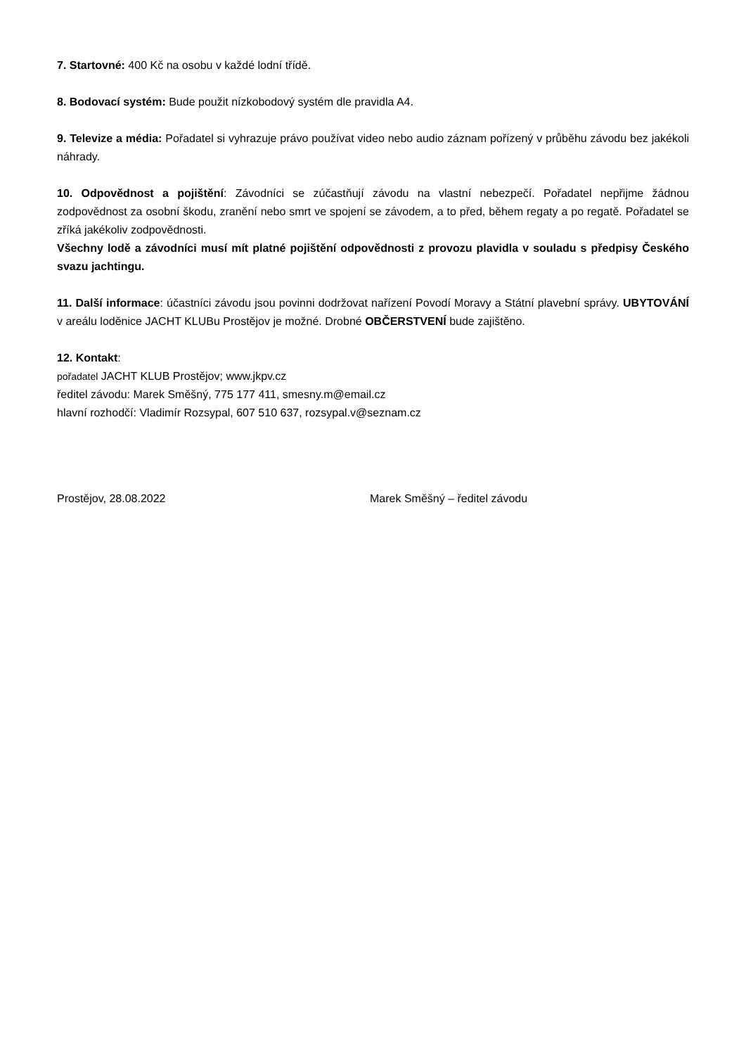7. Startovné: 400 Kč na osobu v každé lodní třídě.
8. Bodovací systém: Bude použit nízkobodový systém dle pravidla A4.
9. Televize a média: Pořadatel si vyhrazuje právo používat video nebo audio záznam pořízený v průběhu závodu bez jakékoli náhrady.
10. Odpovědnost a pojištění: Závodníci se zúčastňují závodu na vlastní nebezpečí. Pořadatel nepřijme žádnou zodpovědnost za osobní škodu, zranění nebo smrt ve spojení se závodem, a to před, během regaty a po regatě. Pořadatel se zříká jakékoliv zodpovědnosti.
Všechny lodě a závodníci musí mít platné pojištění odpovědnosti z provozu plavidla v souladu s předpisy Českého svazu jachtingu.
11. Další informace: účastníci závodu jsou povinni dodržovat nařízení Povodí Moravy a Státní plavební správy. UBYTOVÁNÍ v areálu loděnice JACHT KLUBu Prostějov je možné. Drobné OBČERSTVENÍ bude zajištěno.
12. Kontakt:
pořadatel JACHT KLUB Prostějov; www.jkpv.cz
ředitel závodu: Marek Směšný, 775 177 411, smesny.m@email.cz
hlavní rozhodčí: Vladimír Rozsypal, 607 510 637, rozsypal.v@seznam.cz
Prostějov, 28.08.2022 Marek Směšný – ředitel závodu